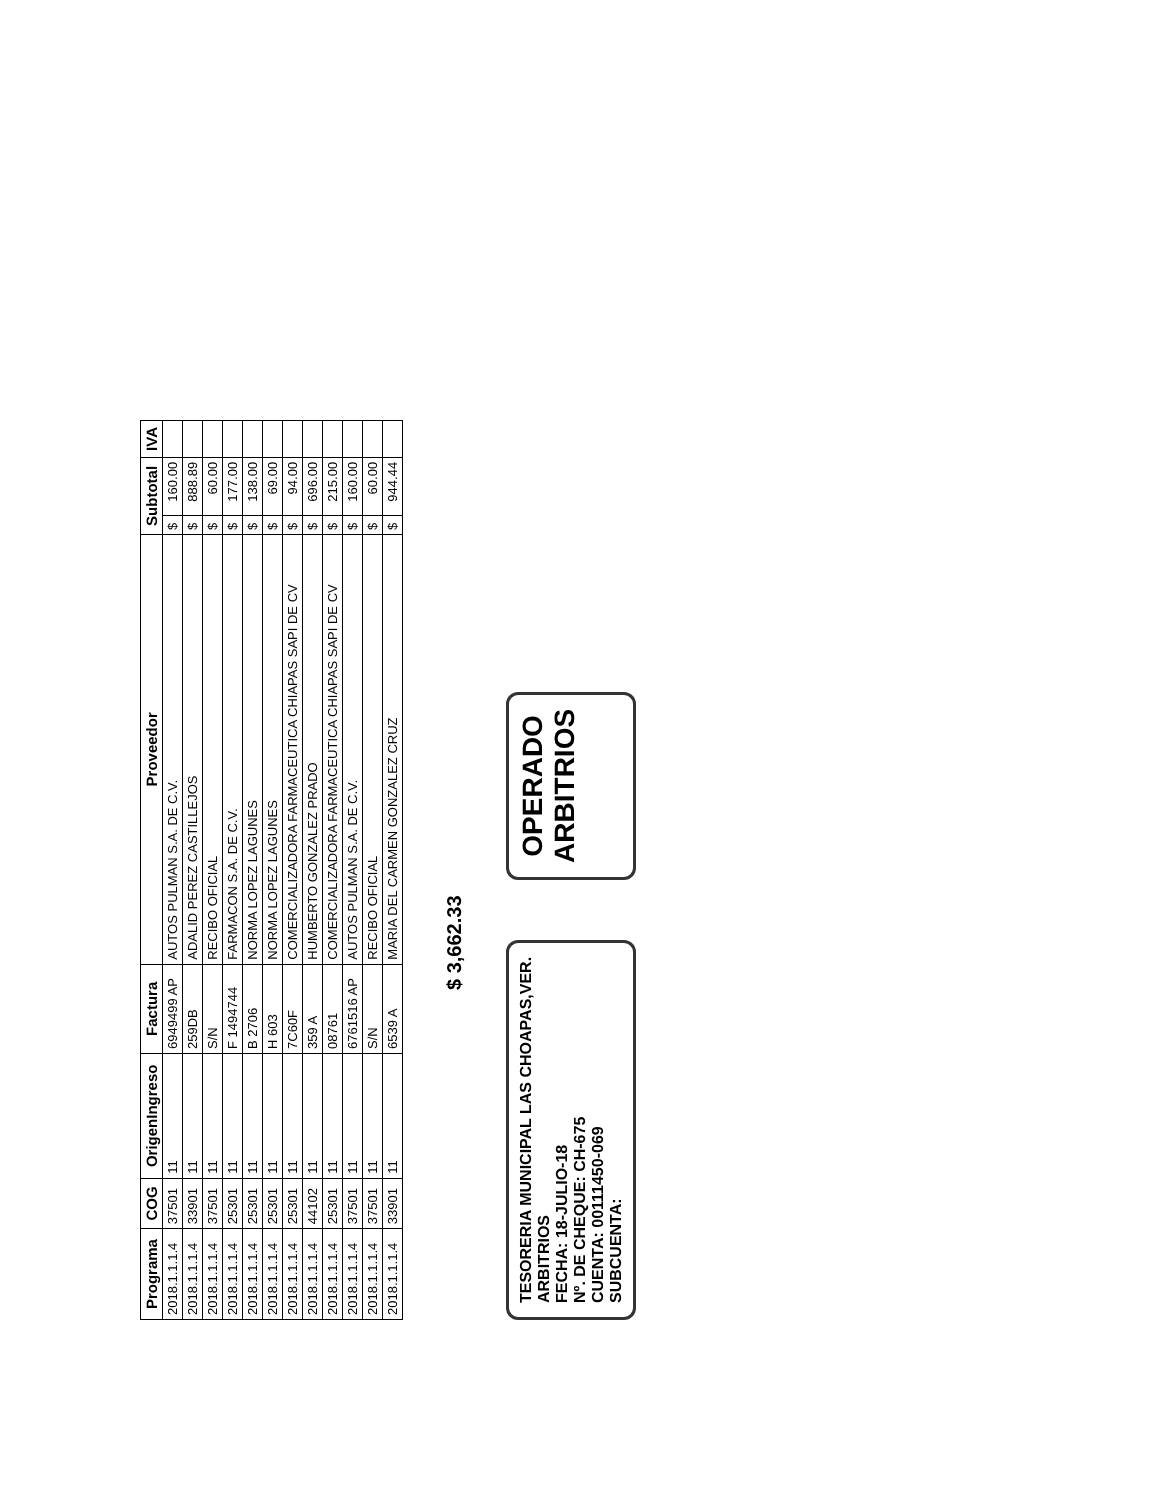| Programa | COG | OrigenIngreso | Factura | Proveedor | Subtotal | | IVA |
| --- | --- | --- | --- | --- | --- | --- | --- |
| 2018.1.1.1.4 | 37501 | 11 | 6949499 AP | AUTOS PULMAN S.A. DE C.V. | $ | 160.00 | |
| 2018.1.1.1.4 | 33901 | 11 | 259DB | ADALID PEREZ CASTILLEJOS | $ | 888.89 | |
| 2018.1.1.1.4 | 37501 | 11 | S/N | RECIBO OFICIAL | $ | 60.00 | |
| 2018.1.1.1.4 | 25301 | 11 | F 1494744 | FARMACON S.A. DE C.V. | $ | 177.00 | |
| 2018.1.1.1.4 | 25301 | 11 | B 2706 | NORMA LOPEZ LAGUNES | $ | 138.00 | |
| 2018.1.1.1.4 | 25301 | 11 | H 603 | NORMA LOPEZ LAGUNES | $ | 69.00 | |
| 2018.1.1.1.4 | 25301 | 11 | 7C60F | COMERCIALIZADORA FARMACEUTICA CHIAPAS SAPI DE CV | $ | 94.00 | |
| 2018.1.1.1.4 | 44102 | 11 | 359 A | HUMBERTO GONZALEZ PRADO | $ | 696.00 | |
| 2018.1.1.1.4 | 25301 | 11 | 08761 | COMERCIALIZADORA FARMACEUTICA CHIAPAS SAPI DE CV | $ | 215.00 | |
| 2018.1.1.1.4 | 37501 | 11 | 6761516 AP | AUTOS PULMAN S.A. DE C.V. | $ | 160.00 | |
| 2018.1.1.1.4 | 37501 | 11 | S/N | RECIBO OFICIAL | $ | 60.00 | |
| 2018.1.1.1.4 | 33901 | 11 | 6539 A | MARIA DEL CARMEN GONZALEZ CRUZ | $ | 944.44 | |
$ 3,662.33
TESORERIA MUNICIPAL LAS CHOAPAS,VER.
ARBITRIOS
FECHA: 18-JULIO-18
Nº. DE CHEQUE: CH-675
CUENTA: 00111450-069
SUBCUENTA:
OPERADO
ARBITRIOS